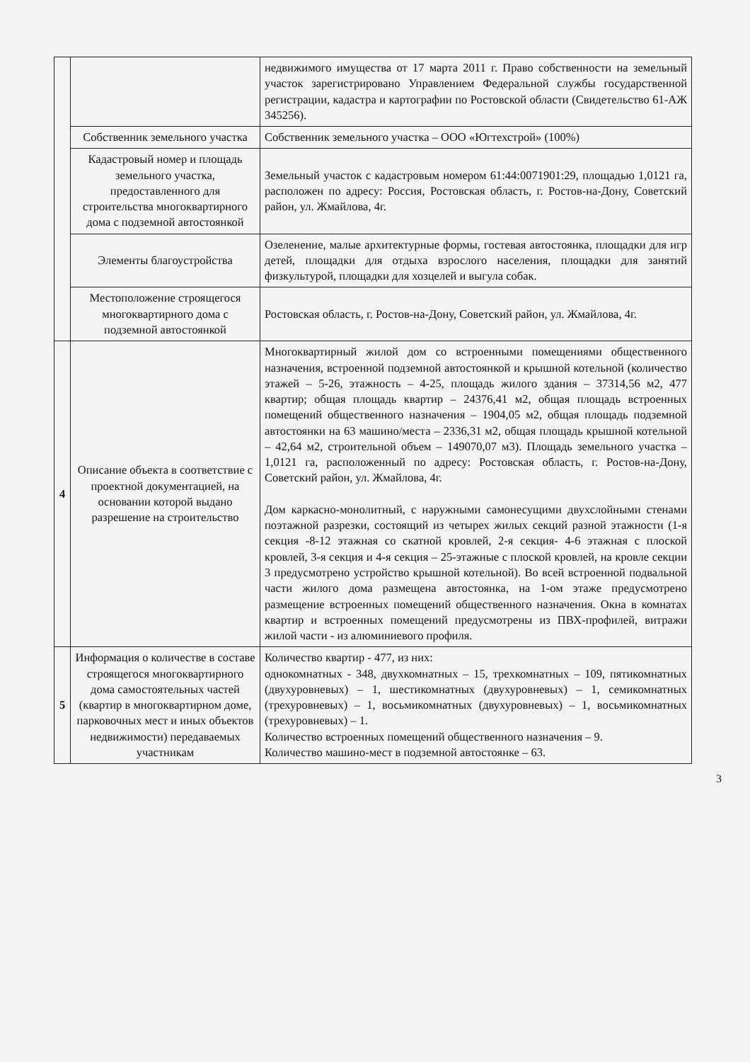| | | недвижимого имущества от 17 марта 2011 г. Право собственности на земельный участок зарегистрировано Управлением Федеральной службы государственной регистрации, кадастра и картографии по Ростовской области (Свидетельство 61-АЖ 345256). |
| | Собственник земельного участка | Собственник земельного участка – ООО «Югтехстрой» (100%) |
| | Кадастровый номер и площадь земельного участка, предоставленного для строительства многоквартирного дома с подземной автостоянкой | Земельный участок с кадастровым номером 61:44:0071901:29, площадью 1,0121 га, расположен по адресу: Россия, Ростовская область, г. Ростов-на-Дону, Советский район, ул. Жмайлова, 4г. |
| | Элементы благоустройства | Озеленение, малые архитектурные формы, гостевая автостоянка, площадки для игр детей, площадки для отдыха взрослого населения, площадки для занятий физкультурой, площадки для хозцелей и выгула собак. |
| | Местоположение строящегося многоквартирного дома с подземной автостоянкой | Ростовская область, г. Ростов-на-Дону, Советский район, ул. Жмайлова, 4г. |
| 4 | Описание объекта в соответствие с проектной документацией, на основании которой выдано разрешение на строительство | Многоквартирный жилой дом со встроенными помещениями общественного назначения, встроенной подземной автостоянкой и крышной котельной (количество этажей – 5-26, этажность – 4-25, площадь жилого здания – 37314,56 м2, 477 квартир; общая площадь квартир – 24376,41 м2, общая площадь встроенных помещений общественного назначения – 1904,05 м2, общая площадь подземной автостоянки на 63 машино/места – 2336,31 м2, общая площадь крышной котельной – 42,64 м2, строительной объем – 149070,07 м3). Площадь земельного участка – 1,0121 га, расположенный по адресу: Ростовская область, г. Ростов-на-Дону, Советский район, ул. Жмайлова, 4г. Дом каркасно-монолитный, с наружными самонесущими двухслойными стенами поэтажной разрезки, состоящий из четырех жилых секций разной этажности (1-я секция -8-12 этажная со скатной кровлей, 2-я секция- 4-6 этажная с плоской кровлей, 3-я секция и 4-я секция – 25-этажные с плоской кровлей, на кровле секции 3 предусмотрено устройство крышной котельной). Во всей встроенной подвальной части жилого дома размещена автостоянка, на 1-ом этаже предусмотрено размещение встроенных помещений общественного назначения. Окна в комнатах квартир и встроенных помещений предусмотрены из ПВХ-профилей, витражи жилой части - из алюминиевого профиля. |
| 5 | Информация о количестве в составе строящегося многоквартирного дома самостоятельных частей (квартир в многоквартирном доме, парковочных мест и иных объектов недвижимости) передаваемых участникам | Количество квартир - 477, из них: однокомнатных - 348, двухкомнатных – 15, трехкомнатных – 109, пятикомнатных (двухуровневых) – 1, шестикомнатных (двухуровневых) – 1, семикомнатных (трехуровневых) – 1, восьмикомнатных (двухуровневых) – 1, восьмикомнатных (трехуровневых) – 1. Количество встроенных помещений общественного назначения – 9. Количество машино-мест в подземной автостоянке – 63. |
3